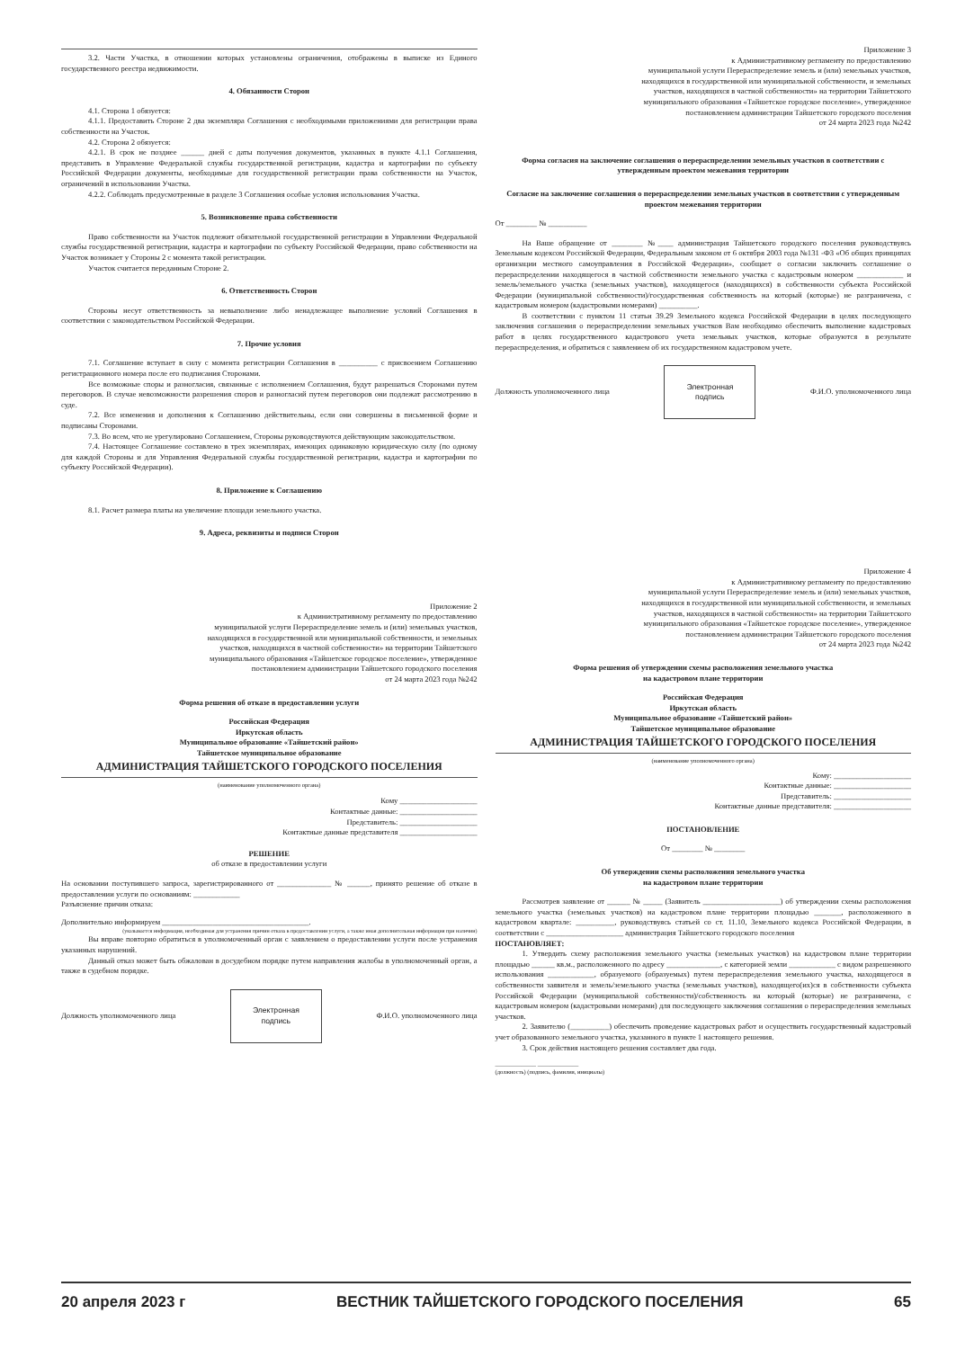3.2. Части Участка, в отношении которых установлены ограничения, отображены в выписке из Единого государственного реестра недвижимости.
4. Обязанности Сторон
4.1. Сторона 1 обязуется:
4.1.1. Предоставить Стороне 2 два экземпляра Соглашения с необходимыми приложениями для регистрации права собственности на Участок.
4.2. Сторона 2 обязуется:
4.2.1. В срок не позднее ______ дней с даты получения документов, указанных в пункте 4.1.1 Соглашения, представить в Управление Федеральной службы государственной регистрации, кадастра и картографии по субъекту Российской Федерации документы, необходимые для государственной регистрации права собственности на Участок, ограничений в использовании Участка.
4.2.2. Соблюдать предусмотренные в разделе 3 Соглашения особые условия использования Участка.
5. Возникновение права собственности
Право собственности на Участок подлежит обязательной государственной регистрации в Управлении Федеральной службы государственной регистрации, кадастра и картографии по субъекту Российской Федерации, право собственности на Участок возникает у Стороны 2 с момента такой регистрации.
Участок считается переданным Стороне 2.
6. Ответственность Сторон
Стороны несут ответственность за невыполнение либо ненадлежащее выполнение условий Соглашения в соответствии с законодательством Российской Федерации.
7. Прочие условия
7.1. Соглашение вступает в силу с момента регистрации Соглашения в __________ с присвоением Соглашению регистрационного номера после его подписания Сторонами.
Все возможные споры и разногласия, связанные с исполнением Соглашения, будут разрешаться Сторонами путем переговоров. В случае невозможности разрешения споров и разногласий путем переговоров они подлежат рассмотрению в суде.
7.2. Все изменения и дополнения к Соглашению действительны, если они совершены в письменной форме и подписаны Сторонами.
7.3. Во всем, что не урегулировано Соглашением, Стороны руководствуются действующим законодательством.
7.4. Настоящее Соглашение составлено в трех экземплярах, имеющих одинаковую юридическую силу (по одному для каждой Стороны и для Управления Федеральной службы государственной регистрации, кадастра и картографии по субъекту Российской Федерации).
8. Приложение к Соглашению
8.1. Расчет размера платы на увеличение площади земельного участка.
9. Адреса, реквизиты и подписи Сторон
Приложение 2
к Административному регламенту по предоставлению
муниципальной услуги Перераспределение земель и (или) земельных участков,
находящихся в государственной или муниципальной собственности, и земельных
участков, находящихся в частной собственности» на территории Тайшетского
муниципального образования «Тайшетское городское поселение», утвержденное
постановлением администрации Тайшетского городского поселения
от 24 марта 2023 года №242
Форма решения об отказе в предоставлении услуги
Российская Федерация
Иркутская область
Муниципальное образование «Тайшетский район»
Тайшетское муниципальное образование
АДМИНИСТРАЦИЯ ТАЙШЕТСКОГО ГОРОДСКОГО ПОСЕЛЕНИЯ
(наименование уполномоченного органа)
Кому ____________________
Контактные данные: ____________________
Представитель: ____________________
Контактные данные представителя ____________________
РЕШЕНИЕ
об отказе в предоставлении услуги
На основании поступившего запроса, зарегистрированного от ______________ № ______, принято решение об отказе в предоставлении услуги по основаниям: ____________
Разъяснение причин отказа:
Дополнительно информируем ______________________________________.
(указывается информация, необходимая для устранения причин отказа в предоставлении услуги, а также иная дополнительная информация при наличии)
Вы вправе повторно обратиться в уполномоченный орган с заявлением о предоставлении услуги после устранения указанных нарушений.
Данный отказ может быть обжалован в досудебном порядке путем направления жалобы в уполномоченный орган, а также в судебном порядке.
Должность уполномоченного лица
Электронная
подпись
Ф.И.О. уполномоченного лица
Приложение 3
к Административному регламенту по предоставлению
муниципальной услуги Перераспределение земель и (или) земельных участков,
находящихся в государственной или муниципальной собственности, и земельных
участков, находящихся в частной собственности» на территории Тайшетского
муниципального образования «Тайшетское городское поселение», утвержденное
постановлением администрации Тайшетского городского поселения
от 24 марта 2023 года №242
Форма согласия на заключение соглашения о перераспределении земельных участков в соответствии с утвержденным проектом межевания территории
Согласие на заключение соглашения о перераспределении земельных участков в соответствии с утвержденным проектом межевания территории
От ________ № __________
На Ваше обращение от ________ №____ администрация Тайшетского городского поселения руководствуясь Земельным кодексом Российской Федерации, Федеральным законом от 6 октября 2003 года №131 -ФЗ «Об общих принципах организации местного самоуправления в Российской Федерации», сообщает о согласии заключить соглашение о перераспределении находящегося в частной собственности земельного участка с кадастровым номером ____________ и земель/земельного участка (земельных участков), находящегося (находящихся) в собственности субъекта Российской Федерации (муниципальной собственности)/государственная собственность на который (которые) не разграничена, с кадастровым номером (кадастровыми номерами) __________.
В соответствии с пунктом 11 статьи 39.29 Земельного кодекса Российской Федерации в целях последующего заключения соглашения о перераспределении земельных участков Вам необходимо обеспечить выполнение кадастровых работ в целях государственного кадастрового учета земельных участков, которые образуются в результате перераспределения, и обратиться с заявлением об их государственном кадастровом учете.
Должность уполномоченного лица
Электронная
подпись
Ф.И.О. уполномоченного лица
Приложение 4
к Административному регламенту по предоставлению
муниципальной услуги Перераспределение земель и (или) земельных участков,
находящихся в государственной или муниципальной собственности, и земельных
участков, находящихся в частной собственности» на территории Тайшетского
муниципального образования «Тайшетское городское поселение», утвержденное
постановлением администрации Тайшетского городского поселения
от 24 марта 2023 года №242
Форма решения об утверждении схемы расположения земельного участка
на кадастровом плане территории
Российская Федерация
Иркутская область
Муниципальное образование «Тайшетский район»
Тайшетское муниципальное образование
АДМИНИСТРАЦИЯ ТАЙШЕТСКОГО ГОРОДСКОГО ПОСЕЛЕНИЯ
(наименование уполномоченного органа)
Кому: ____________________
Контактные данные: ____________________
Представитель: ____________________
Контактные данные представителя: ____________________
ПОСТАНОВЛЕНИЕ
От ________ № ________
Об утверждении схемы расположения земельного участка
на кадастровом плане территории
Рассмотрев заявление от ______ № _____ (Заявитель ____________________) об утверждении схемы расположения земельного участка (земельных участков) на кадастровом плане территории площадью _______, расположенного в кадастровом квартале: __________, руководствуясь статьей со ст. 11.10, Земельного кодекса Российской Федерации, в соответствии с ____________________ администрация Тайшетского городского поселения
ПОСТАНОВЛЯЕТ:
1. Утвердить схему расположения земельного участка (земельных участков) на кадастровом плане территории площадью ______ кв.м., расположенного по адресу ______________, с категорией земли ____________ с видом разрешенного использования ____________, образуемого (образуемых) путем перераспределения земельного участка, находящегося в собственности заявителя и земель/земельного участка (земельных участков), находящего(их)ся в собственности субъекта Российской Федерации (муниципальной собственности)/собственность на который (которые) не разграничена, с кадастровым номером (кадастровыми номерами) для последующего заключения соглашения о перераспределения земельных участков.
2. Заявителю (__________) обеспечить проведение кадастровых работ и осуществить государственный кадастровый учет образованного земельного участка, указанного в пункте 1 настоящего решения.
3. Срок действия настоящего решения составляет два года.
______________ ______________
(должность) (подпись, фамилия, инициалы)
20 апреля 2023 г ВЕСТНИК ТАЙШЕТСКОГО ГОРОДСКОГО ПОСЕЛЕНИЯ 65